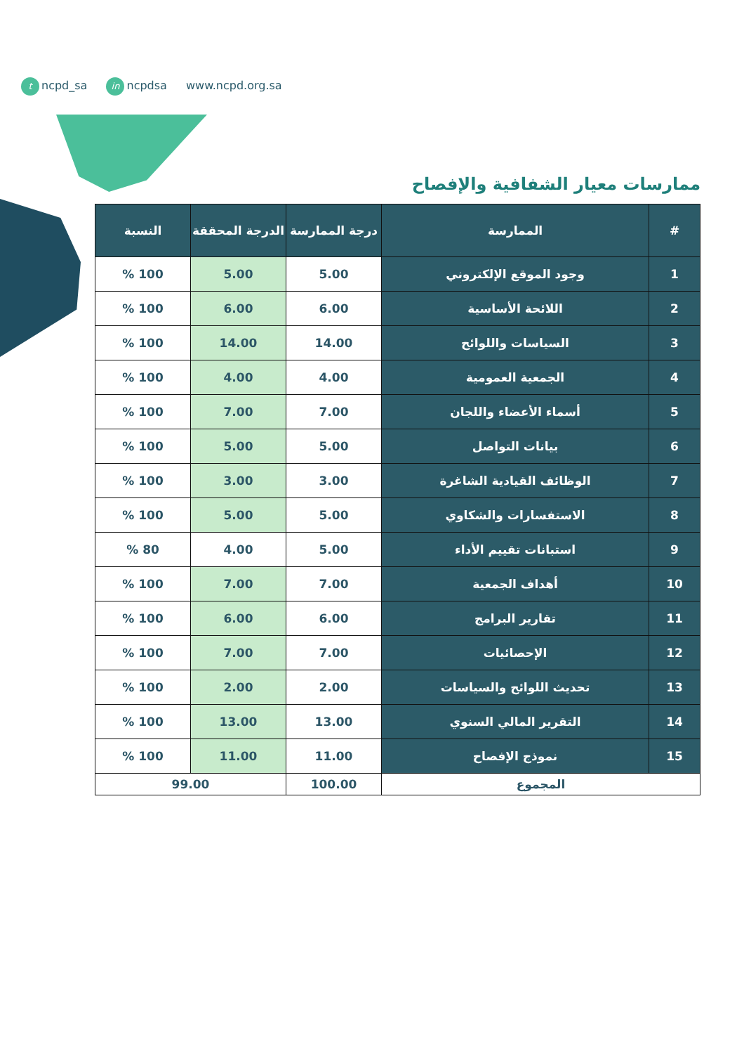tncpd_sa in ncpdsa www.ncpd.org.sa
ممارسات معيار الشفافية والإفصاح
| # | الممارسة | درجة الممارسة | الدرجة المحققة | النسبة |
| --- | --- | --- | --- | --- |
| 1 | وجود الموقع الإلكتروني | 5.00 | 5.00 | 100 % |
| 2 | اللائحة الأساسية | 6.00 | 6.00 | 100 % |
| 3 | السياسات واللوائح | 14.00 | 14.00 | 100 % |
| 4 | الجمعية العمومية | 4.00 | 4.00 | 100 % |
| 5 | أسماء الأعضاء واللجان | 7.00 | 7.00 | 100 % |
| 6 | بيانات التواصل | 5.00 | 5.00 | 100 % |
| 7 | الوظائف القيادية الشاغرة | 3.00 | 3.00 | 100 % |
| 8 | الاستفسارات والشكاوي | 5.00 | 5.00 | 100 % |
| 9 | استبانات تقييم الأداء | 5.00 | 4.00 | 80 % |
| 10 | أهداف الجمعية | 7.00 | 7.00 | 100 % |
| 11 | تقارير البرامج | 6.00 | 6.00 | 100 % |
| 12 | الإحصائيات | 7.00 | 7.00 | 100 % |
| 13 | تحديث اللوائح والسياسات | 2.00 | 2.00 | 100 % |
| 14 | التقرير المالي السنوي | 13.00 | 13.00 | 100 % |
| 15 | نموذج الإفصاح | 11.00 | 11.00 | 100 % |
| المجموع | | 100.00 | 99.00 | |